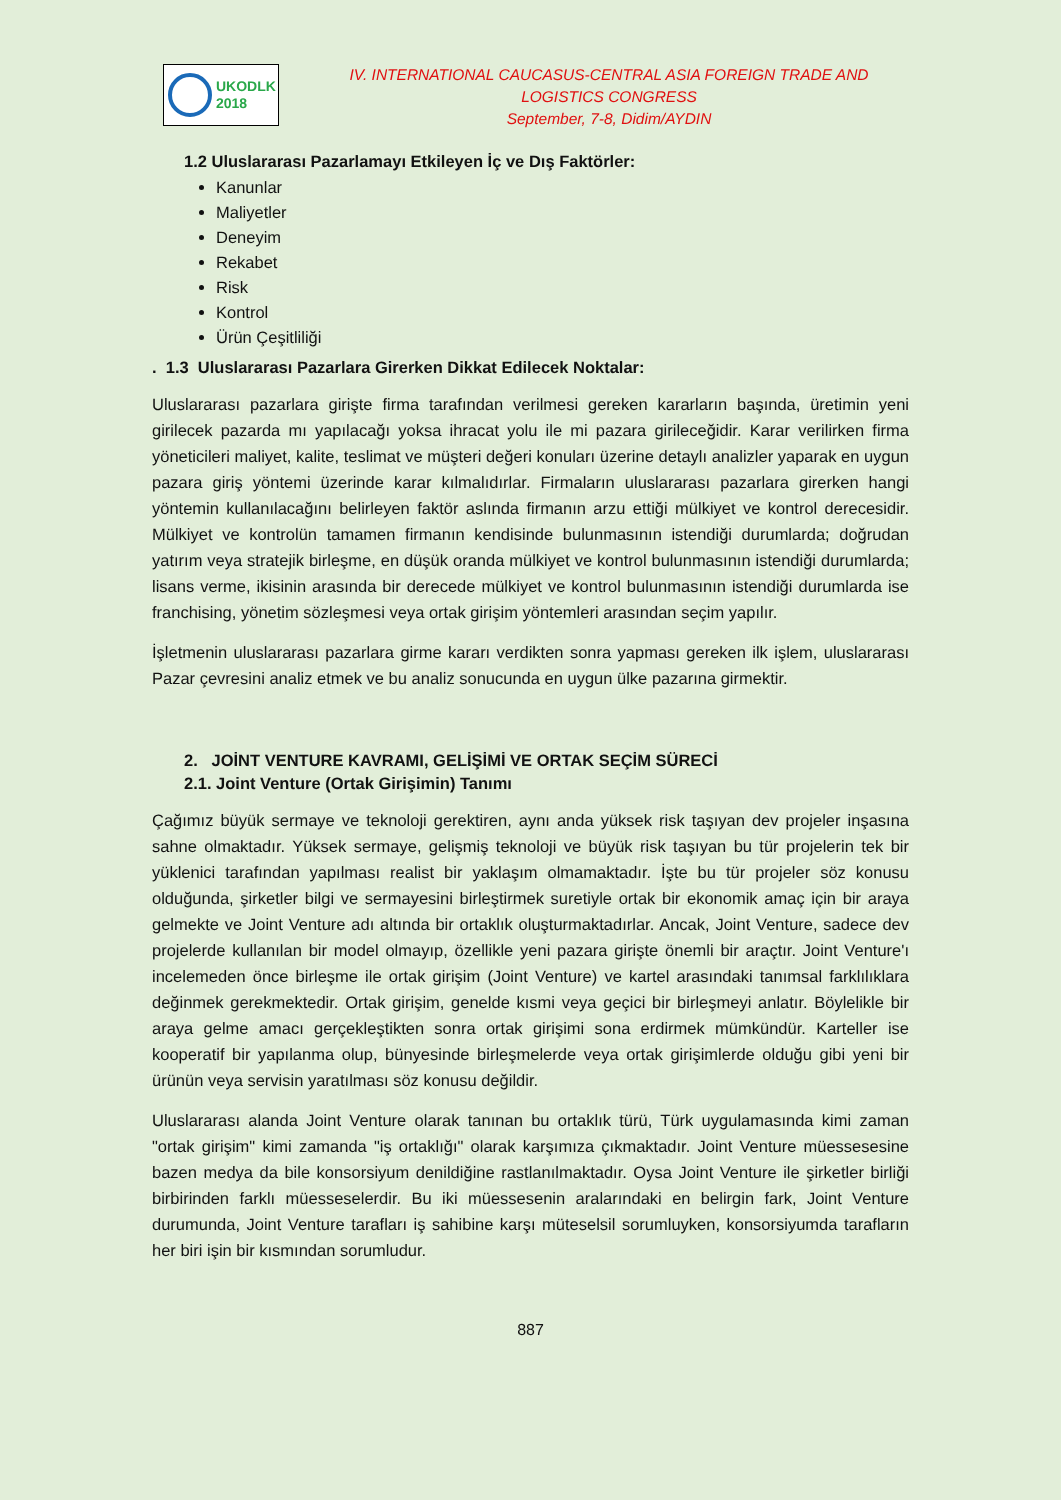UKODLK
2018
IV. INTERNATIONAL CAUCASUS-CENTRAL ASIA FOREIGN TRADE AND LOGISTICS CONGRESS
September, 7-8, Didim/AYDIN
1.2 Uluslararası Pazarlamayı Etkileyen İç ve Dış Faktörler:
Kanunlar
Maliyetler
Deneyim
Rekabet
Risk
Kontrol
Ürün Çeşitliliği
. 1.3 Uluslararası Pazarlara Girerken Dikkat Edilecek Noktalar:
Uluslararası pazarlara girişte firma tarafından verilmesi gereken kararların başında, üretimin yeni girilecek pazarda mı yapılacağı yoksa ihracat yolu ile mi pazara girileceğidir. Karar verilirken firma yöneticileri maliyet, kalite, teslimat ve müşteri değeri konuları üzerine detaylı analizler yaparak en uygun pazara giriş yöntemi üzerinde karar kılmalıdırlar. Firmaların uluslararası pazarlara girerken hangi yöntemin kullanılacağını belirleyen faktör aslında firmanın arzu ettiği mülkiyet ve kontrol derecesidir. Mülkiyet ve kontrolün tamamen firmanın kendisinde bulunmasının istendiği durumlarda; doğrudan yatırım veya stratejik birleşme, en düşük oranda mülkiyet ve kontrol bulunmasının istendiği durumlarda; lisans verme, ikisinin arasında bir derecede mülkiyet ve kontrol bulunmasının istendiği durumlarda ise franchising, yönetim sözleşmesi veya ortak girişim yöntemleri arasından seçim yapılır.
İşletmenin uluslararası pazarlara girme kararı verdikten sonra yapması gereken ilk işlem, uluslararası Pazar çevresini analiz etmek ve bu analiz sonucunda en uygun ülke pazarına girmektir.
2. JOİNT VENTURE KAVRAMI, GELİŞİMİ VE ORTAK SEÇİM SÜRECİ
2.1. Joint Venture (Ortak Girişimin) Tanımı
Çağımız büyük sermaye ve teknoloji gerektiren, aynı anda yüksek risk taşıyan dev projeler inşasına sahne olmaktadır. Yüksek sermaye, gelişmiş teknoloji ve büyük risk taşıyan bu tür projelerin tek bir yüklenici tarafından yapılması realist bir yaklaşım olmamaktadır. İşte bu tür projeler söz konusu olduğunda, şirketler bilgi ve sermayesini birleştirmek suretiyle ortak bir ekonomik amaç için bir araya gelmekte ve Joint Venture adı altında bir ortaklık oluşturmaktadırlar. Ancak, Joint Venture, sadece dev projelerde kullanılan bir model olmayıp, özellikle yeni pazara girişte önemli bir araçtır. Joint Venture'ı incelemeden önce birleşme ile ortak girişim (Joint Venture) ve kartel arasındaki tanımsal farklılıklara değinmek gerekmektedir. Ortak girişim, genelde kısmi veya geçici bir birleşmeyi anlatır. Böylelikle bir araya gelme amacı gerçekleştikten sonra ortak girişimi sona erdirmek mümkündür. Karteller ise kooperatif bir yapılanma olup, bünyesinde birleşmelerde veya ortak girişimlerde olduğu gibi yeni bir ürünün veya servisin yaratılması söz konusu değildir.
Uluslararası alanda Joint Venture olarak tanınan bu ortaklık türü, Türk uygulamasında kimi zaman "ortak girişim" kimi zamanda "iş ortaklığı" olarak karşımıza çıkmaktadır. Joint Venture müessesesine bazen medya da bile konsorsiyum denildiğine rastlanılmaktadır. Oysa Joint Venture ile şirketler birliği birbirinden farklı müesseselerdir. Bu iki müessesenin aralarındaki en belirgin fark, Joint Venture durumunda, Joint Venture tarafları iş sahibine karşı müteselsil sorumluyken, konsorsiyumda tarafların her biri işin bir kısmından sorumludur.
887